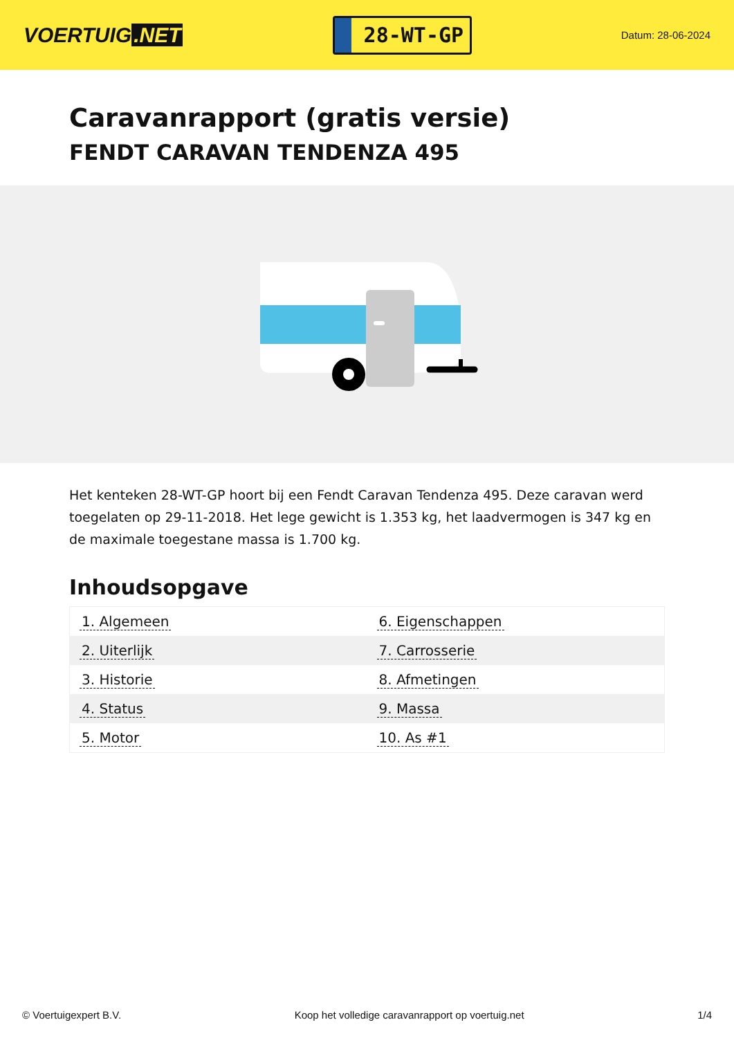VOERTUIG.NET
28-WT-GP
Datum: 28-06-2024
Caravanrapport (gratis versie)
FENDT CARAVAN TENDENZA 495
Het kenteken 28-WT-GP hoort bij een Fendt Caravan Tendenza 495. Deze caravan werd toegelaten op 29-11-2018. Het lege gewicht is 1.353 kg, het laadvermogen is 347 kg en de maximale toegestane massa is 1.700 kg.
Inhoudsopgave
| 1. Algemeen | 6. Eigenschappen |
| 2. Uiterlijk | 7. Carrosserie |
| 3. Historie | 8. Afmetingen |
| 4. Status | 9. Massa |
| 5. Motor | 10. As #1 |
© Voertuigexpert B.V. Koop het volledige caravanrapport op voertuig.net 1/4